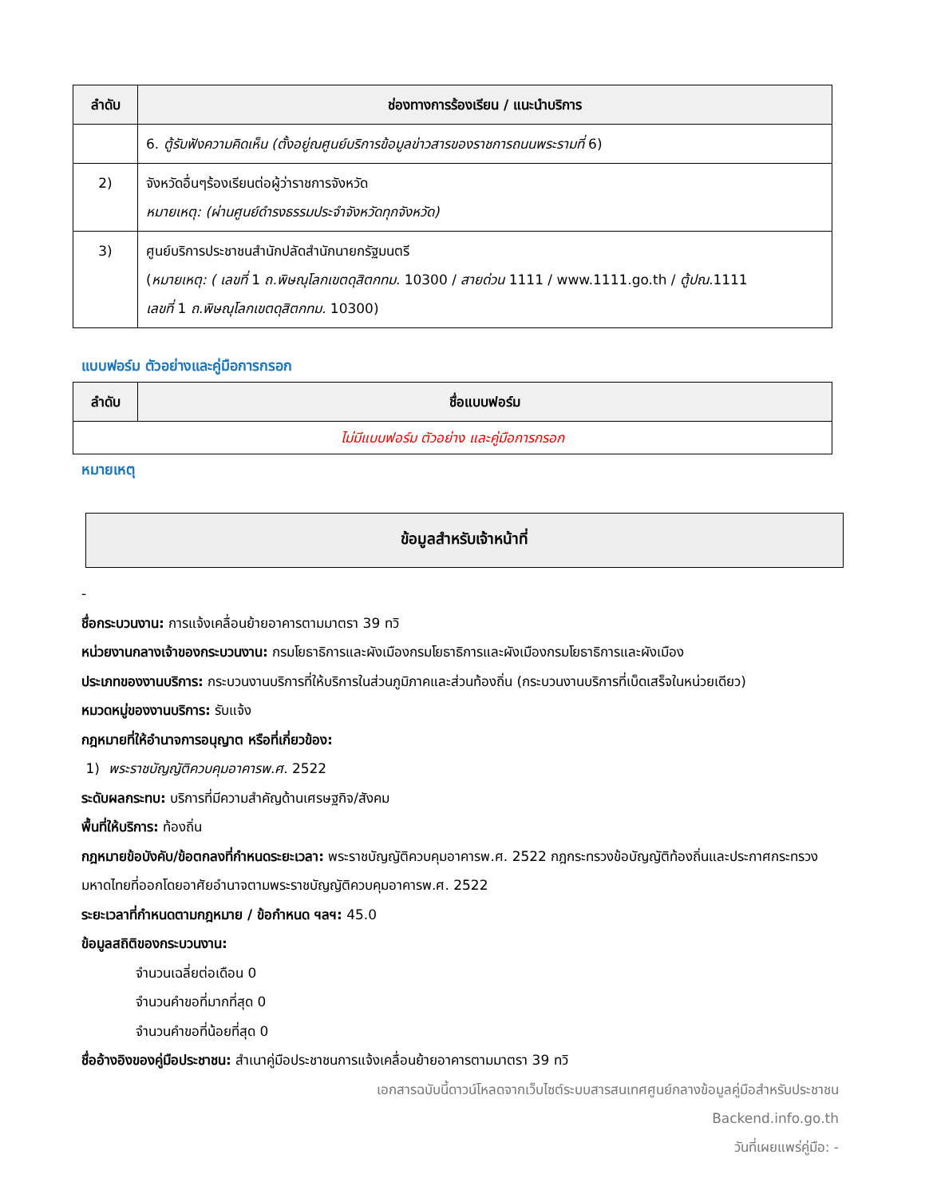| ลำดับ | ช่องทางการร้องเรียน / แนะนำบริการ |
| --- | --- |
| | 6. ตู้รับฟังความคิดเห็น (ตั้งอยู่ณศูนย์บริการข้อมูลข่าวสารของราชการถนนพระรามที่ 6) |
| 2) | จังหวัดอื่นๆร้องเรียนต่อผู้ว่าราชการจังหวัด หมายเหตุ: (ผ่านศูนย์ดำรงธรรมประจำจังหวัดทุกจังหวัด) |
| 3) | ศูนย์บริการประชาชนสำนักปลัดสำนักนายกรัฐมนตรี ( หมายเหตุ: ( เลขที่ 1 ถ.พิษณุโลกเขตดุสิตกทม. 10300 / สายด่วน 1111 / www.1111.go.th / ตู้ปณ. 1111 เลขที่ 1 ถ.พิษณุโลกเขตดุสิตกทม. 10300) |
แบบฟอร์ม ตัวอย่างและคู่มือการกรอก
| ลำดับ | ชื่อแบบฟอร์ม |
| --- | --- |
| ไม่มีแบบฟอร์ม ตัวอย่าง และคู่มือการกรอก | |
หมายเหตุ
ข้อมูลสำหรับเจ้าหน้าที่
-
ชื่อกระบวนงาน: การแจ้งเคลื่อนย้ายอาคารตามมาตรา 39 ทวิ
หน่วยงานกลางเจ้าของกระบวนงาน: กรมโยธาธิการและผังเมืองกรมโยธาธิการและผังเมืองกรมโยธาธิการและผังเมือง
ประเภทของงานบริการ: กระบวนงานบริการที่ให้บริการในส่วนภูมิภาคและส่วนท้องถิ่น (กระบวนงานบริการที่เบ็ดเสร็จในหน่วยเดียว)
หมวดหมู่ของงานบริการ: รับแจ้ง
กฎหมายที่ให้อำนาจการอนุญาต หรือที่เกี่ยวข้อง:
1) พระราชบัญญัติควบคุมอาคารพ.ศ. 2522
ระดับผลกระทบ: บริการที่มีความสำคัญด้านเศรษฐกิจ/สังคม
พื้นที่ให้บริการ: ท้องถิ่น
กฎหมายข้อบังคับ/ข้อตกลงที่กำหนดระยะเวลา: พระราชบัญญัติควบคุมอาคารพ.ศ. 2522 กฎกระทรวงข้อบัญญัติท้องถิ่นและประกาศกระทรวงมหาดไทยที่ออกโดยอาศัยอำนาจตามพระราชบัญญัติควบคุมอาคารพ.ศ. 2522
ระยะเวลาที่กำหนดตามกฎหมาย / ข้อกำหนด ฯลฯ: 45.0
ข้อมูลสถิติของกระบวนงาน:
จำนวนเฉลี่ยต่อเดือน 0
จำนวนคำขอที่มากที่สุด 0
จำนวนคำขอที่น้อยที่สุด 0
ชื่ออ้างอิงของคู่มือประชาชน: สำเนาคู่มือประชาชนการแจ้งเคลื่อนย้ายอาคารตามมาตรา 39 ทวิ
เอกสารฉบับนี้ดาวน์โหลดจากเว็บไซต์ระบบสารสนเทศศูนย์กลางข้อมูลคู่มือสำหรับประชาชน
Backend.info.go.th
วันที่เผยแพร่คู่มือ: -